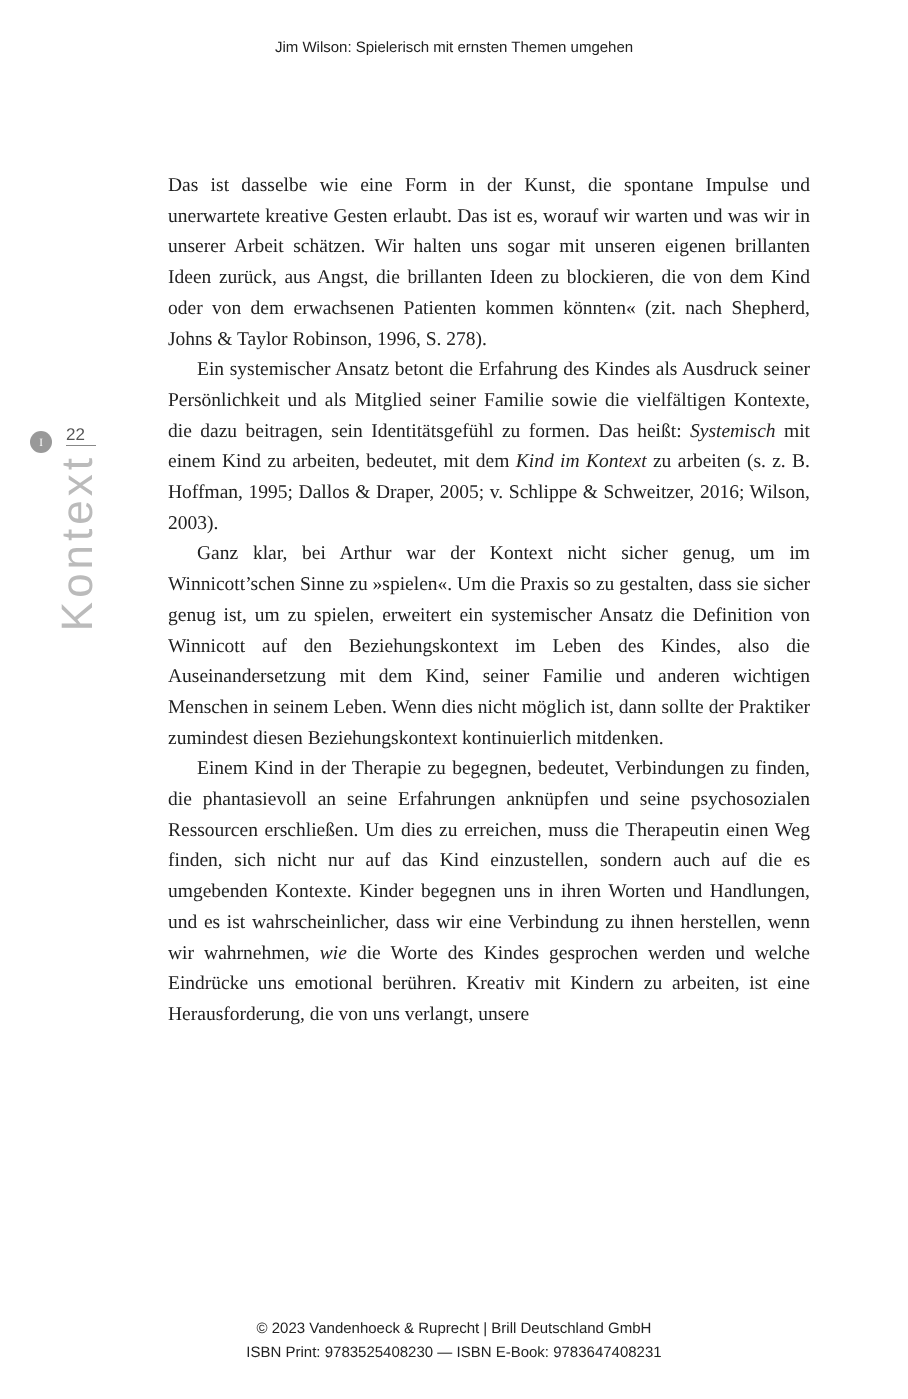Jim Wilson: Spielerisch mit ernsten Themen umgehen
I
22
Kontext
Das ist dasselbe wie eine Form in der Kunst, die spontane Impulse und unerwartete kreative Gesten erlaubt. Das ist es, worauf wir warten und was wir in unserer Arbeit schätzen. Wir halten uns sogar mit unseren eigenen brillanten Ideen zurück, aus Angst, die brillanten Ideen zu blockieren, die von dem Kind oder von dem erwachsenen Patienten kommen könnten« (zit. nach Shepherd, Johns & Taylor Robinson, 1996, S. 278).
Ein systemischer Ansatz betont die Erfahrung des Kindes als Ausdruck seiner Persönlichkeit und als Mitglied seiner Familie sowie die vielfältigen Kontexte, die dazu beitragen, sein Identitätsgefühl zu formen. Das heißt: Systemisch mit einem Kind zu arbeiten, bedeutet, mit dem Kind im Kontext zu arbeiten (s. z. B. Hoffman, 1995; Dallos & Draper, 2005; v. Schlippe & Schweitzer, 2016; Wilson, 2003).
Ganz klar, bei Arthur war der Kontext nicht sicher genug, um im Winnicott’schen Sinne zu »spielen«. Um die Praxis so zu gestalten, dass sie sicher genug ist, um zu spielen, erweitert ein systemischer Ansatz die Definition von Winnicott auf den Beziehungskontext im Leben des Kindes, also die Auseinandersetzung mit dem Kind, seiner Familie und anderen wichtigen Menschen in seinem Leben. Wenn dies nicht möglich ist, dann sollte der Praktiker zumindest diesen Beziehungskontext kontinuierlich mitdenken.
Einem Kind in der Therapie zu begegnen, bedeutet, Verbindungen zu finden, die phantasievoll an seine Erfahrungen anknüpfen und seine psychosozialen Ressourcen erschließen. Um dies zu erreichen, muss die Therapeutin einen Weg finden, sich nicht nur auf das Kind einzustellen, sondern auch auf die es umgebenden Kontexte. Kinder begegnen uns in ihren Worten und Handlungen, und es ist wahrscheinlicher, dass wir eine Verbindung zu ihnen herstellen, wenn wir wahrnehmen, wie die Worte des Kindes gesprochen werden und welche Eindrücke uns emotional berühren. Kreativ mit Kindern zu arbeiten, ist eine Herausforderung, die von uns verlangt, unsere
© 2023 Vandenhoeck & Ruprecht | Brill Deutschland GmbH
ISBN Print: 9783525408230 — ISBN E-Book: 9783647408231